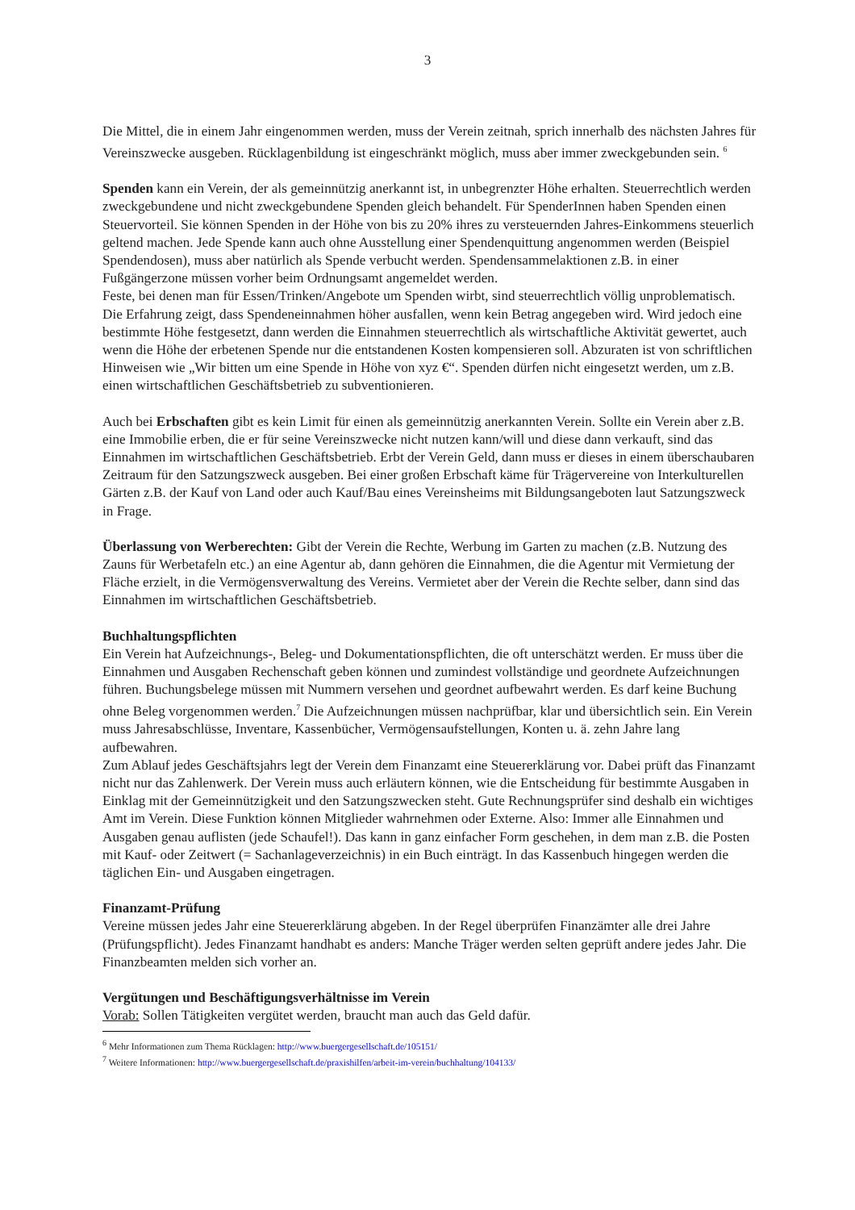3
Die Mittel, die in einem Jahr eingenommen werden, muss der Verein zeitnah, sprich innerhalb des nächsten Jahres für Vereinszwecke ausgeben. Rücklagenbildung ist eingeschränkt möglich, muss aber immer zweckgebunden sein. <sup>6</sup>
Spenden kann ein Verein, der als gemeinnützig anerkannt ist, in unbegrenzter Höhe erhalten. Steuerrechtlich werden zweckgebundene und nicht zweckgebundene Spenden gleich behandelt. Für SpenderInnen haben Spenden einen Steuervorteil. Sie können Spenden in der Höhe von bis zu 20% ihres zu versteuernden Jahres-Einkommens steuerlich geltend machen. Jede Spende kann auch ohne Ausstellung einer Spendenquittung angenommen werden (Beispiel Spendendosen), muss aber natürlich als Spende verbucht werden. Spendensammelaktionen z.B. in einer Fußgängerzone müssen vorher beim Ordnungsamt angemeldet werden.
Feste, bei denen man für Essen/Trinken/Angebote um Spenden wirbt, sind steuerrechtlich völlig unproblematisch. Die Erfahrung zeigt, dass Spendeneinnahmen höher ausfallen, wenn kein Betrag angegeben wird. Wird jedoch eine bestimmte Höhe festgesetzt, dann werden die Einnahmen steuerrechtlich als wirtschaftliche Aktivität gewertet, auch wenn die Höhe der erbetenen Spende nur die entstandenen Kosten kompensieren soll. Abzuraten ist von schriftlichen Hinweisen wie „Wir bitten um eine Spende in Höhe von xyz €“. Spenden dürfen nicht eingesetzt werden, um z.B. einen wirtschaftlichen Geschäftsbetrieb zu subventionieren.
Auch bei Erbschaften gibt es kein Limit für einen als gemeinnützig anerkannten Verein. Sollte ein Verein aber z.B. eine Immobilie erben, die er für seine Vereinszwecke nicht nutzen kann/will und diese dann verkauft, sind das Einnahmen im wirtschaftlichen Geschäftsbetrieb. Erbt der Verein Geld, dann muss er dieses in einem überschaubaren Zeitraum für den Satzungszweck ausgeben. Bei einer großen Erbschaft käme für Trägervereine von Interkulturellen Gärten z.B. der Kauf von Land oder auch Kauf/Bau eines Vereinsheims mit Bildungsangeboten laut Satzungszweck in Frage.
Überlassung von Werberechten: Gibt der Verein die Rechte, Werbung im Garten zu machen (z.B. Nutzung des Zauns für Werbetafeln etc.) an eine Agentur ab, dann gehören die Einnahmen, die die Agentur mit Vermietung der Fläche erzielt, in die Vermögensverwaltung des Vereins. Vermietet aber der Verein die Rechte selber, dann sind das Einnahmen im wirtschaftlichen Geschäftsbetrieb.
Buchhaltungspflichten
Ein Verein hat Aufzeichnungs-, Beleg- und Dokumentationspflichten, die oft unterschätzt werden. Er muss über die Einnahmen und Ausgaben Rechenschaft geben können und zumindest vollständige und geordnete Aufzeichnungen führen. Buchungsbelege müssen mit Nummern versehen und geordnet aufbewahrt werden. Es darf keine Buchung ohne Beleg vorgenommen werden.<sup>7</sup> Die Aufzeichnungen müssen nachprüfbar, klar und übersichtlich sein. Ein Verein muss Jahresabschlüsse, Inventare, Kassenbücher, Vermögensaufstellungen, Konten u. ä. zehn Jahre lang aufbewahren.
Zum Ablauf jedes Geschäftsjahrs legt der Verein dem Finanzamt eine Steuererklärung vor. Dabei prüft das Finanzamt nicht nur das Zahlenwerk. Der Verein muss auch erläutern können, wie die Entscheidung für bestimmte Ausgaben in Einklag mit der Gemeinnützigkeit und den Satzungszwecken steht. Gute Rechnungsprüfer sind deshalb ein wichtiges Amt im Verein. Diese Funktion können Mitglieder wahrnehmen oder Externe. Also: Immer alle Einnahmen und Ausgaben genau auflisten (jede Schaufel!). Das kann in ganz einfacher Form geschehen, in dem man z.B. die Posten mit Kauf- oder Zeitwert (= Sachanlageverzeichnis) in ein Buch einträgt. In das Kassenbuch hingegen werden die täglichen Ein- und Ausgaben eingetragen.
Finanzamt-Prüfung
Vereine müssen jedes Jahr eine Steuererklärung abgeben. In der Regel überprüfen Finanzämter alle drei Jahre (Prüfungspflicht). Jedes Finanzamt handhabt es anders: Manche Träger werden selten geprüft andere jedes Jahr. Die Finanzbeamten melden sich vorher an.
Vergütungen und Beschäftigungsverhältnisse im Verein
Vorab: Sollen Tätigkeiten vergütet werden, braucht man auch das Geld dafür.
<sup>6</sup> Mehr Informationen zum Thema Rücklagen: http://www.buergergesellschaft.de/105151/
<sup>7</sup> Weitere Informationen: http://www.buergergesellschaft.de/praxishilfen/arbeit-im-verein/buchhaltung/104133/